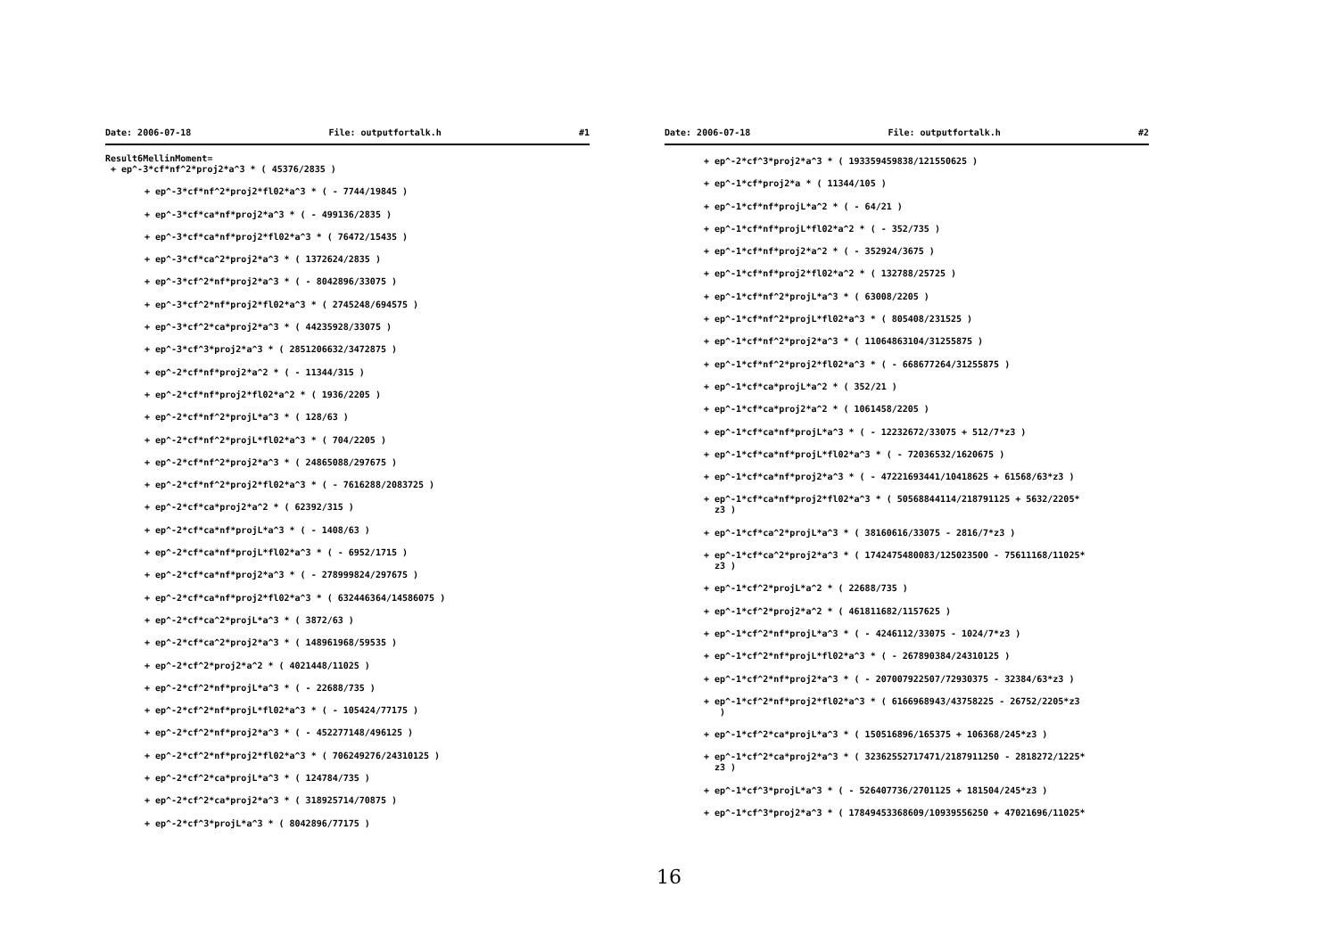Date: 2006-07-18 File: outputfortalk.h #1
Result6MellinMoment=
+ ep^-3*cf*nf^2*proj2*a^3 * ( 45376/2835 )
+ ep^-3*cf*nf^2*proj2*fl02*a^3 * ( - 7744/19845 )
+ ep^-3*cf*ca*nf*proj2*a^3 * ( - 499136/2835 )
+ ep^-3*cf*ca*nf*proj2*fl02*a^3 * ( 76472/15435 )
+ ep^-3*cf*ca^2*proj2*a^3 * ( 1372624/2835 )
+ ep^-3*cf^2*nf*proj2*a^3 * ( - 8042896/33075 )
+ ep^-3*cf^2*nf*proj2*fl02*a^3 * ( 2745248/694575 )
+ ep^-3*cf^2*ca*proj2*a^3 * ( 44235928/33075 )
+ ep^-3*cf^3*proj2*a^3 * ( 2851206632/3472875 )
+ ep^-2*cf*nf*proj2*a^2 * ( - 11344/315 )
+ ep^-2*cf*nf*proj2*fl02*a^2 * ( 1936/2205 )
+ ep^-2*cf*nf^2*projL*a^3 * ( 128/63 )
+ ep^-2*cf*nf^2*projL*fl02*a^3 * ( 704/2205 )
+ ep^-2*cf*nf^2*proj2*a^3 * ( 24865088/297675 )
+ ep^-2*cf*nf^2*proj2*fl02*a^3 * ( - 7616288/2083725 )
+ ep^-2*cf*ca*proj2*a^2 * ( 62392/315 )
+ ep^-2*cf*ca*nf*projL*a^3 * ( - 1408/63 )
+ ep^-2*cf*ca*nf*projL*fl02*a^3 * ( - 6952/1715 )
+ ep^-2*cf*ca*nf*proj2*a^3 * ( - 278999824/297675 )
+ ep^-2*cf*ca*nf*proj2*fl02*a^3 * ( 632446364/14586075 )
+ ep^-2*cf*ca^2*projL*a^3 * ( 3872/63 )
+ ep^-2*cf*ca^2*proj2*a^3 * ( 148961968/59535 )
+ ep^-2*cf^2*proj2*a^2 * ( 4021448/11025 )
+ ep^-2*cf^2*nf*projL*a^3 * ( - 22688/735 )
+ ep^-2*cf^2*nf*projL*fl02*a^3 * ( - 105424/77175 )
+ ep^-2*cf^2*nf*proj2*a^3 * ( - 452277148/496125 )
+ ep^-2*cf^2*nf*proj2*fl02*a^3 * ( 706249276/24310125 )
+ ep^-2*cf^2*ca*projL*a^3 * ( 124784/735 )
+ ep^-2*cf^2*ca*proj2*a^3 * ( 318925714/70875 )
+ ep^-2*cf^3*projL*a^3 * ( 8042896/77175 )
Date: 2006-07-18 File: outputfortalk.h #2
+ ep^-2*cf^3*proj2*a^3 * ( 193359459838/121550625 )
+ ep^-1*cf*proj2*a * ( 11344/105 )
+ ep^-1*cf*nf*projL*a^2 * ( - 64/21 )
+ ep^-1*cf*nf*projL*fl02*a^2 * ( - 352/735 )
+ ep^-1*cf*nf*proj2*a^2 * ( - 352924/3675 )
+ ep^-1*cf*nf*proj2*fl02*a^2 * ( 132788/25725 )
+ ep^-1*cf*nf^2*projL*a^3 * ( 63008/2205 )
+ ep^-1*cf*nf^2*projL*fl02*a^3 * ( 805408/231525 )
+ ep^-1*cf*nf^2*proj2*a^3 * ( 11064863104/31255875 )
+ ep^-1*cf*nf^2*proj2*fl02*a^3 * ( - 668677264/31255875 )
+ ep^-1*cf*ca*projL*a^2 * ( 352/21 )
+ ep^-1*cf*ca*proj2*a^2 * ( 1061458/2205 )
+ ep^-1*cf*ca*nf*projL*a^3 * ( - 12232672/33075 + 512/7*z3 )
+ ep^-1*cf*ca*nf*projL*fl02*a^3 * ( - 72036532/1620675 )
+ ep^-1*cf*ca*nf*proj2*a^3 * ( - 47221693441/10418625 + 61568/63*z3 )
+ ep^-1*cf*ca*nf*proj2*fl02*a^3 * ( 50568844114/218791125 + 5632/2205*
z3 )
+ ep^-1*cf*ca^2*projL*a^3 * ( 38160616/33075 - 2816/7*z3 )
+ ep^-1*cf*ca^2*proj2*a^3 * ( 1742475480083/125023500 - 75611168/11025*
z3 )
+ ep^-1*cf^2*projL*a^2 * ( 22688/735 )
+ ep^-1*cf^2*proj2*a^2 * ( 461811682/1157625 )
+ ep^-1*cf^2*nf*projL*a^3 * ( - 4246112/33075 - 1024/7*z3 )
+ ep^-1*cf^2*nf*projL*fl02*a^3 * ( - 267890384/24310125 )
+ ep^-1*cf^2*nf*proj2*a^3 * ( - 207007922507/72930375 - 32384/63*z3 )
+ ep^-1*cf^2*nf*proj2*fl02*a^3 * ( 6166968943/43758225 - 26752/2205*z3
)
+ ep^-1*cf^2*ca*projL*a^3 * ( 150516896/165375 + 106368/245*z3 )
+ ep^-1*cf^2*ca*proj2*a^3 * ( 32362552717471/2187911250 - 2818272/1225*
z3 )
+ ep^-1*cf^3*projL*a^3 * ( - 526407736/2701125 + 181504/245*z3 )
+ ep^-1*cf^3*proj2*a^3 * ( 17849453368609/10939556250 + 47021696/11025*
16